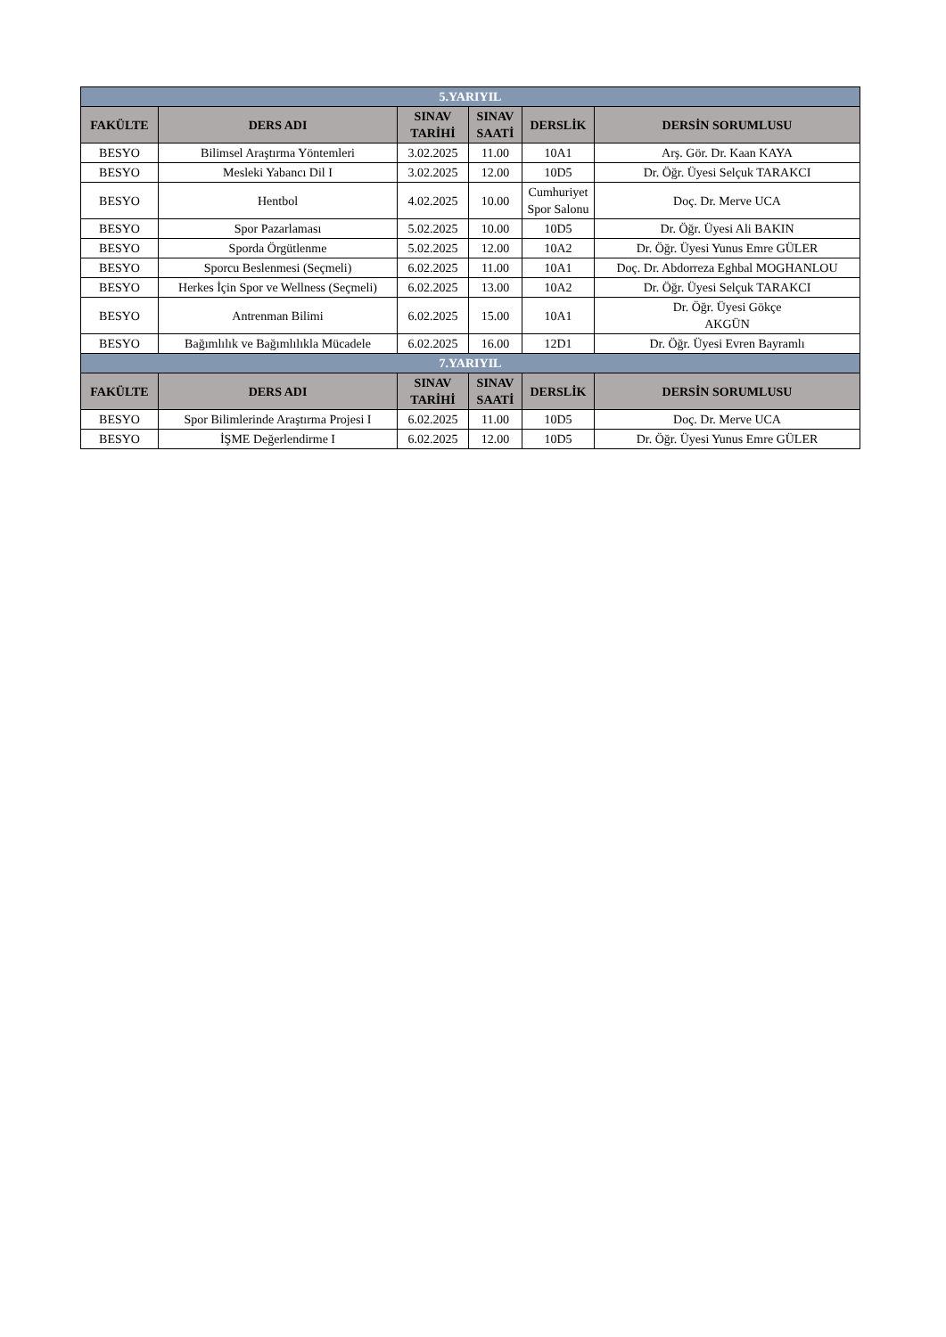| 5.YARIYIL | | | | | |
| FAKÜLTE | DERS ADI | SINAV TARİHİ | SINAV SAATİ | DERSLİK | DERSİN SORUMLUSU |
| BESYO | Bilimsel Araştırma Yöntemleri | 3.02.2025 | 11.00 | 10A1 | Arş. Gör. Dr. Kaan KAYA |
| BESYO | Mesleki Yabancı Dil I | 3.02.2025 | 12.00 | 10D5 | Dr. Öğr. Üyesi Selçuk TARAKCI |
| BESYO | Hentbol | 4.02.2025 | 10.00 | Cumhuriyet Spor Salonu | Doç. Dr. Merve UCA |
| BESYO | Spor Pazarlaması | 5.02.2025 | 10.00 | 10D5 | Dr. Öğr. Üyesi Ali BAKIN |
| BESYO | Sporda Örgütlenme | 5.02.2025 | 12.00 | 10A2 | Dr. Öğr. Üyesi Yunus Emre GÜLER |
| BESYO | Sporcu Beslenmesi (Seçmeli) | 6.02.2025 | 11.00 | 10A1 | Doç. Dr. Abdorreza Eghbal MOGHANLOU |
| BESYO | Herkes İçin Spor ve Wellness (Seçmeli) | 6.02.2025 | 13.00 | 10A2 | Dr. Öğr. Üyesi Selçuk TARAKCI |
| BESYO | Antrenman Bilimi | 6.02.2025 | 15.00 | 10A1 | Dr. Öğr. Üyesi Gökçe AKGÜN |
| BESYO | Bağımlılık ve Bağımlılıkla Mücadele | 6.02.2025 | 16.00 | 12D1 | Dr. Öğr. Üyesi Evren Bayramlı |
| 7.YARIYIL | | | | | |
| FAKÜLTE | DERS ADI | SINAV TARİHİ | SINAV SAATİ | DERSLİK | DERSİN SORUMLUSU |
| BESYO | Spor Bilimlerinde Araştırma Projesi I | 6.02.2025 | 11.00 | 10D5 | Doç. Dr. Merve UCA |
| BESYO | İŞME Değerlendirme I | 6.02.2025 | 12.00 | 10D5 | Dr. Öğr. Üyesi Yunus Emre GÜLER |